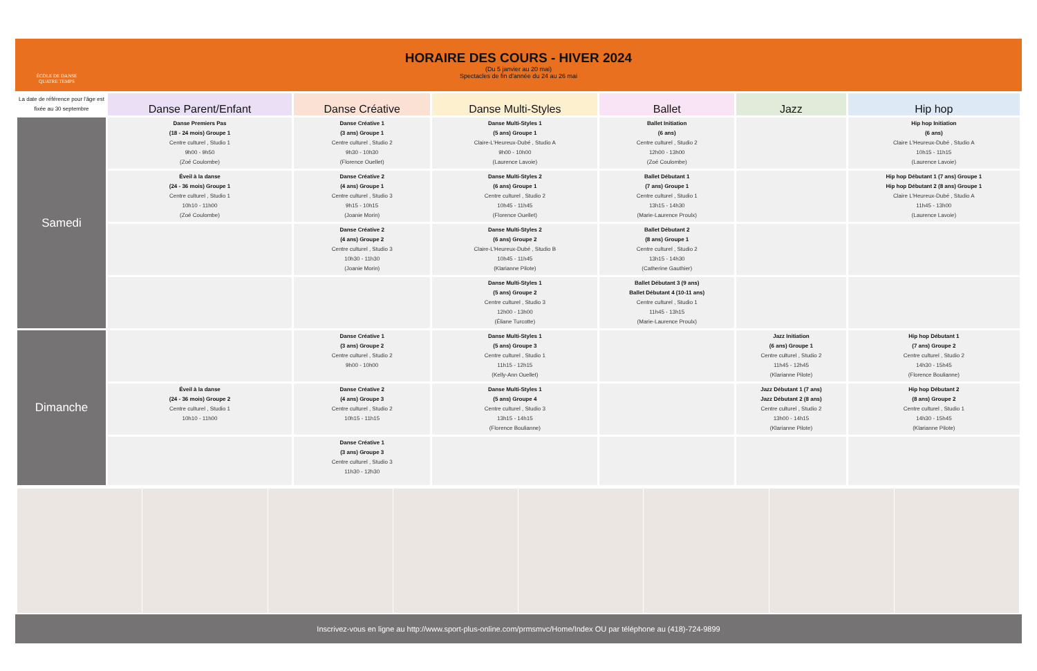ÉCOLE DE DANSE
QUATRE TEMPS
HORAIRE DES COURS - HIVER 2024
(Du 5 janvier au 20 mai)
Spectacles de fin d'année du 24 au 26 mai
| La date de référence pour l'âge est fixée au 30 septembre | Danse Parent/Enfant | Danse Créative | Danse Multi-Styles | Ballet | Jazz | Hip hop |
| --- | --- | --- | --- | --- | --- | --- |
| Samedi | Danse Premiers Pas (18 - 24 mois) Groupe 1 Centre culturel , Studio 1 9h00 - 9h50 (Zoé Coulombe) | Danse Créative 1 (3 ans) Groupe 1 Centre culturel , Studio 2 9h30 - 10h30 (Florence Ouellet) | Danse Multi-Styles 1 (5 ans) Groupe 1 Claire-L'Heureux-Dubé , Studio A 9h00 - 10h00 (Laurence Lavoie) | Ballet Initiation (6 ans) Centre culturel , Studio 2 12h00 - 13h00 (Zoé Coulombe) | | Hip hop Initiation (6 ans) Claire L'Heureux-Dubé , Studio A 10h15 - 11h15 (Laurence Lavoie) |
| | Éveil à la danse (24 - 36 mois) Groupe 1 Centre culturel , Studio 1 10h10 - 11h00 (Zoé Coulombe) | Danse Créative 2 (4 ans) Groupe 1 Centre culturel , Studio 3 9h15 - 10h15 (Joanie Morin) | Danse Multi-Styles 2 (6 ans) Groupe 1 Centre culturel , Studio 2 10h45 - 11h45 (Florence Ouellet) | Ballet Débutant 1 (7 ans) Groupe 1 Centre culturel , Studio 1 13h15 - 14h30 (Marie-Laurence Proulx) | | Hip hop Débutant 1 (7 ans) Groupe 1 Hip hop Débutant 2 (8 ans) Groupe 1 Claire L'Heureux-Dubé , Studio A 11h45 - 13h00 (Laurence Lavoie) |
| | | Danse Créative 2 (4 ans) Groupe 2 Centre culturel , Studio 3 10h30 - 11h30 (Joanie Morin) | Danse Multi-Styles 2 (6 ans) Groupe 2 Claire-L'Heureux-Dubé , Studio B 10h45 - 11h45 (Klarianne Pilote) | Ballet Débutant 2 (8 ans) Groupe 1 Centre culturel , Studio 2 13h15 - 14h30 (Catherine Gauthier) | | |
| | | | Danse Multi-Styles 1 (5 ans) Groupe 2 Centre culturel , Studio 3 12h00 - 13h00 (Éliane Turcotte) | Ballet Débutant 3 (9 ans) Ballet Débutant 4 (10-11 ans) Centre culturel , Studio 1 11h45 - 13h15 (Marie-Laurence Proulx) | | |
| Dimanche | | Danse Créative 1 (3 ans) Groupe 2 Centre culturel , Studio 2 9h00 - 10h00 | Danse Multi-Styles 1 (5 ans) Groupe 3 Centre culturel , Studio 1 11h15 - 12h15 (Kelly-Ann Ouellet) | | Jazz Initiation (6 ans) Groupe 1 Centre culturel , Studio 2 11h45 - 12h45 (Klarianne Pilote) | Hip hop Débutant 1 (7 ans) Groupe 2 Centre culturel , Studio 2 14h30 - 15h45 (Florence Boulianne) |
| | Éveil à la danse (24 - 36 mois) Groupe 2 Centre culturel , Studio 1 10h10 - 11h00 | Danse Créative 2 (4 ans) Groupe 3 Centre culturel , Studio 2 10h15 - 11h15 | Danse Multi-Styles 1 (5 ans) Groupe 4 Centre culturel , Studio 3 13h15 - 14h15 (Florence Boulianne) | | Jazz Débutant 1 (7 ans) Jazz Débutant 2 (8 ans) Centre culturel , Studio 2 13h00 - 14h15 (Klarianne Pilote) | Hip hop Débutant 2 (8 ans) Groupe 2 Centre culturel , Studio 1 14h30 - 15h45 (Klarianne Pilote) |
| | | Danse Créative 1 (3 ans) Groupe 3 Centre culturel , Studio 3 11h30 - 12h30 | | | | |
Inscrivez-vous en ligne au http://www.sport-plus-online.com/prmsmvc/Home/Index OU par téléphone au (418)-724-9899